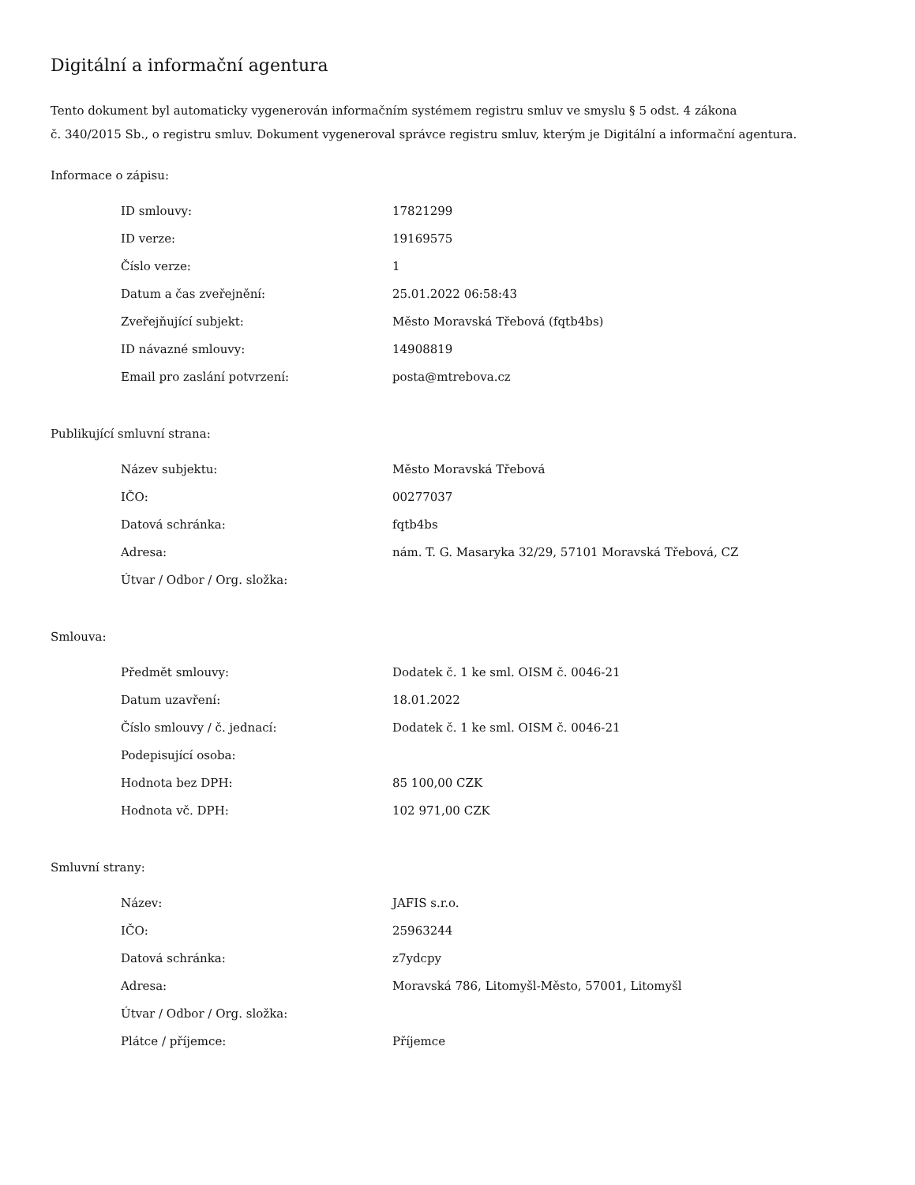Digitální a informační agentura
Tento dokument byl automaticky vygenerován informačním systémem registru smluv ve smyslu § 5 odst. 4 zákona
č. 340/2015 Sb., o registru smluv. Dokument vygeneroval správce registru smluv, kterým je Digitální a informační agentura.
Informace o zápisu:
| ID smlouvy: | 17821299 |
| ID verze: | 19169575 |
| Číslo verze: | 1 |
| Datum a čas zveřejnění: | 25.01.2022 06:58:43 |
| Zveřejňující subjekt: | Město Moravská Třebová (fqtb4bs) |
| ID návazné smlouvy: | 14908819 |
| Email pro zaslání potvrzení: | posta@mtrebova.cz |
Publikující smluvní strana:
| Název subjektu: | Město Moravská Třebová |
| IČO: | 00277037 |
| Datová schránka: | fqtb4bs |
| Adresa: | nám. T. G. Masaryka 32/29, 57101 Moravská Třebová, CZ |
| Útvar / Odbor / Org. složka: | |
Smlouva:
| Předmět smlouvy: | Dodatek č. 1 ke sml. OISM č. 0046-21 |
| Datum uzavření: | 18.01.2022 |
| Číslo smlouvy / č. jednací: | Dodatek č. 1 ke sml. OISM č. 0046-21 |
| Podepisující osoba: | |
| Hodnota bez DPH: | 85 100,00 CZK |
| Hodnota vč. DPH: | 102 971,00 CZK |
Smluvní strany:
| Název: | JAFIS s.r.o. |
| IČO: | 25963244 |
| Datová schránka: | z7ydcpy |
| Adresa: | Moravská 786, Litomyšl-Město, 57001, Litomyšl |
| Útvar / Odbor / Org. složka: | |
| Plátce / příjemce: | Příjemce |